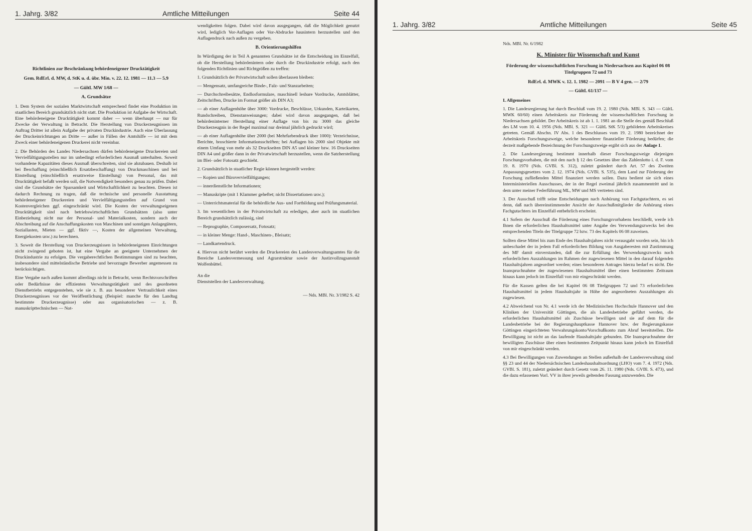1. Jahrg. 3/82 Amtliche Mitteilungen Seite 44
Richtlinien zur Beschränkung behördeneigener Drucktätigkeit
Gem. RdErl. d. MW, d. StK u. d. übr. Min. v. 22. 12. 1981 — 11.3 — 5.9
— GültL MW 1/68 —
A. Grundsätze
1. Dem System der sozialen Marktwirtschaft entsprechend findet eine Produktion im staatlichen Bereich grundsätzlich nicht statt. Die Produktion ist Aufgabe der Wirtschaft. Eine behördeneigene Drucktätigkeit kommt daher — wenn überhaupt — nur für Zwecke der Verwaltung in Betracht. Die Herstellung von Druckerzeugnissen im Auftrag Dritter ist allein Aufgabe der privaten Druckindustrie. Auch eine Überlassung der Druckeinrichtungen an Dritte — außer in Fällen der Amtshilfe — ist mit dem Zweck einer behördeneigenen Druckerei nicht vereinbar.
2. Die Behörden des Landes Niedersachsen dürfen behördeneigene Druckereien und Vervielfältigungsstellen nur im unbedingt erforderlichen Ausmaß unterhalten. Soweit vorhandene Kapazitäten dieses Ausmaß überschreiten, sind sie abzubauen. Deshalb ist bei Beschaffung (einschließlich Ersatzbeschaffung) von Druckmaschinen und bei Einstellung (einschließlich ersatzweise Einstellung) von Personal, das mit Drucktätigkeit befaßt werden soll, die Notwendigkeit besonders genau zu prüfen. Dabei sind die Grundsätze der Sparsamkeit und Wirtschaftlichkeit zu beachten. Diesen ist dadurch Rechnung zu tragen, daß die technische und personelle Ausstattung behördeneigener Druckereien und Vervielfältigungsstellen auf Grund von Kostenvergleichen ggf. eingeschränkt wird. Die Kosten der verwaltungseigenen Drucktätigkeit sind nach betriebswirtschaftlichen Grundsätzen (also unter Einbeziehung nicht nur der Personal- und Materialkosten, sondern auch der Abschreibung auf die Anschaffungskosten von Maschinen und sonstigen Anlagegütern, Soziallasten, Mieten — ggf. fiktiv —, Kosten der allgemeinen Verwaltung, Energiekosten usw.) zu berechnen.
3. Soweit die Herstellung von Druckerzeugnissen in behördeneigenen Einrichtungen nicht zwingend geboten ist, hat eine Vergabe an geeignete Unternehmen der Druckindustrie zu erfolgen. Die vergaberechtlichen Bestimmungen sind zu beachten, insbesondere sind mittelständische Betriebe und bevorzugte Bewerber angemessen zu berücksichtigen.
Eine Vergabe nach außen kommt allerdings nicht in Betracht, wenn Rechtsvorschriften oder Bedürfnisse der effizienten Verwaltungstätigkeit und des geordneten Dienstbetriebs entgegenstehen, wie sie z. B. aus besonderer Vertraulichkeit eines Druckerzeugnisses vor der Veröffentlichung (Beispiel: manche für den Landtag bestimmte Druckerzeugnisse) oder aus organisatorischen — z. B. manuskripttechnischen — Not-
wendigkeiten folgen. Dabei wird davon ausgegangen, daß die Möglichkeit genutzt wird, lediglich Vor-Auflagen oder Vor-Abdrucke hausintern herzustellen und den Auflagendruck nach außen zu vergeben.
B. Orientierungshilfen
In Würdigung der in Teil A genannten Grundsätze ist die Entscheidung im Einzelfall, ob die Herstellung behördenintern oder durch die Druckindustrie erfolgt, nach den folgenden Richtlinien und Richtgrößen zu treffen:
1. Grundsätzlich der Privatwirtschaft sollen überlassen bleiben:
— Mengensatz, umfangreiche Binde-, Falz- und Stanzarbeiten;
— Durchschreibesätze, Endlosformulare, maschinell lesbare Vordrucke, Amtsblätter, Zeitschriften, Drucke im Format größer als DIN A3;
— ab einer Auflagenhöhe über 3000: Vordrucke, Beschlüsse, Urkunden, Karteikarten, Rundschreiben, Dienstanweisungen; dabei wird davon ausgegangen, daß bei behördeninterner Herstellung einer Auflage von bis zu 3000 das gleiche Druckerzeugnis in der Regel maximal nur dreimal jährlich gedruckt wird;
— ab einer Auflagenhöhe über 2000 (bei Mehrfarbendruck über 1000): Verzeichnisse, Berichte, broschierte Informationsschriften; bei Auflagen bis 2000 sind Objekte mit einem Umfang von mehr als 32 Druckseiten DIN A5 und kleiner bzw. 16 Druckseiten DIN A4 und größer dann in der Privatwirtschaft herzustellen, wenn die Satzherstellung im Blei- oder Fotosatz geschieht.
2. Grundsätzlich in staatlicher Regie können hergestellt werden:
— Kopien und Bürovervielfältigungen;
— innerdienstliche Informationen;
— Manuskripte (mit 1 Klammer geheftet; nicht Dissertationen usw.);
— Unterrichtsmaterial für die behördliche Aus- und Fortbildung und Prüfungsmaterial.
3. Im wesentlichen in der Privatwirtschaft zu erledigen, aber auch im staatlichen Bereich grundsätzlich zulässig, sind
— Reprographie, Composersatz, Fotosatz;
— in kleiner Menge: Hand-, Maschinen-, Bleisatz;
— Landkartendruck.
4. Hiervon nicht berührt werden die Druckereien des Landesverwaltungsamtes für die Bereiche Landesvermessung und Agrarstruktur sowie der Justizvollzugsanstalt Wolfenbüttel.
An die
Dienststellen der Landesverwaltung.
— Nds. MBl. Nr. 3/1982 S. 42
1. Jahrg. 3/82 Amtliche Mitteilungen Seite 45
Nds. MBl. Nr. 6/1982
K. Minister für Wissenschaft und Kunst
Förderung der wissenschaftlichen Forschung in Niedersachsen aus Kapitel 06 08 Titelgruppen 72 und 73
RdErl. d. MWK v. 12. 1. 1982 — 2091 — B V 4 gen. — 2/79
— GültL 61/137 —
I. Allgemeines
1. Die Landesregierung hat durch Beschluß vom 19. 2. 1980 (Nds. MBl. S. 343 — GültL MWK 60/60) einen Arbeitskreis zur Förderung der wissenschaftlichen Forschung in Niedersachsen gebildet. Der Arbeitskreis ist ab 1. 1. 1981 an die Stelle des gemäß Beschluß des LM vom 10. 4. 1956 (Nds. MBl. S. 321 — GültL StK 5/3) gebildeten Arbeitskreises getreten. Gemäß Abschn. IV Abs. 1 des Beschlusses vom 19. 2. 1980 bezeichnet der Arbeitskreis Forschungszweige, welche besonderer finanzieller Förderung bedürfen; die derzeit maßgebende Bezeichnung der Forschungszweige ergibt sich aus der Anlage 1.
2. Die Landesregierung bestimmt innerhalb dieser Forschungszweige diejenigen Forschungsvorhaben, die mit den nach § 12 des Gesetzes über das Zahlenlotto i. d. F. vom 19. 8. 1970 (Nds. GVBl. S. 312), zuletzt geändert durch Art. 57 des Zweiten Anpassungsgesetzes vom 2. 12. 1974 (Nds. GVBl. S. 535), dem Land zur Förderung der Forschung zufließenden Mittel finanziert werden sollen. Dazu bedient sie sich eines Interministeriellen Ausschusses, der in der Regel zweimal jährlich zusammentritt und in dem unter meiner Federführung ML, MW und MS vertreten sind.
3. Der Ausschuß trifft seine Entscheidungen nach Anhörung von Fachgutachtern, es sei denn, daß nach übereinstimmender Ansicht der Ausschußmitglieder die Anhörung eines Fachgutachters im Einzelfall entbehrlich erscheint.
4.1 Sofern der Ausschuß die Förderung eines Forschungsvorhabens beschließt, werde ich Ihnen die erforderlichen Haushaltsmittel unter Angabe des Verwendungszwecks bei den entsprechenden Titeln der Titelgruppe 72 bzw. 73 des Kapitels 06 08 zuweisen.
Sollten diese Mittel bis zum Ende des Haushaltsjahres nicht verausgabt worden sein, bin ich unbeschadet der in jedem Fall erforderlichen Bildung von Ausgaberesten mit Zustimmung des MF damit einverstanden, daß die zur Erfüllung des Verwendungszwecks noch erforderlichen Auszahlungen im Rahmen der zugewiesenen Mittel in den darauf folgenden Haushaltsjahren angeordnet werden; eines besonderen Antrages hierzu bedarf es nicht. Die Inanspruchnahme der zugewiesenen Haushaltsmittel über einen bestimmten Zeitraum hinaus kann jedoch im Einzelfall von mir eingeschränkt werden.
Für die Kassen gelten die bei Kapitel 06 08 Titelgruppen 72 und 73 erforderlichen Haushaltsmittel in jedem Haushaltsjahr in Höhe der angeordneten Auszahlungen als zugewiesen.
4.2 Abweichend von Nr. 4.1 werde ich der Medizinischen Hochschule Hannover und den Kliniken der Universität Göttingen, die als Landesbetriebe geführt werden, die erforderlichen Haushaltsmittel als Zuschüsse bewilligen und sie auf dem für die Landesbetriebe bei der Regierungshauptkasse Hannover bzw. der Regierungskasse Göttingen eingerichteten Verwahrungskonto/Vorschußkonto zum Abruf bereitstellen. Die Bewilligung ist nicht an das laufende Haushaltsjahr gebunden. Die Inanspruchnahme der bewilligten Zuschüsse über einen bestimmten Zeitpunkt hinaus kann jedoch im Einzelfall von mir eingeschränkt werden.
4.3 Bei Bewilligungen von Zuwendungen an Stellen außerhalb der Landesverwaltung sind §§ 23 und 44 der Niedersächsischen Landeshaushaltsordnung (LHO) vom 7. 4. 1972 (Nds. GVBl. S. 181), zuletzt geändert durch Gesetz vom 26. 11. 1980 (Nds. GVBl. S. 473), und die dazu erlassenen Vorl. VV in ihrer jeweils geltenden Fassung anzuwenden. Die